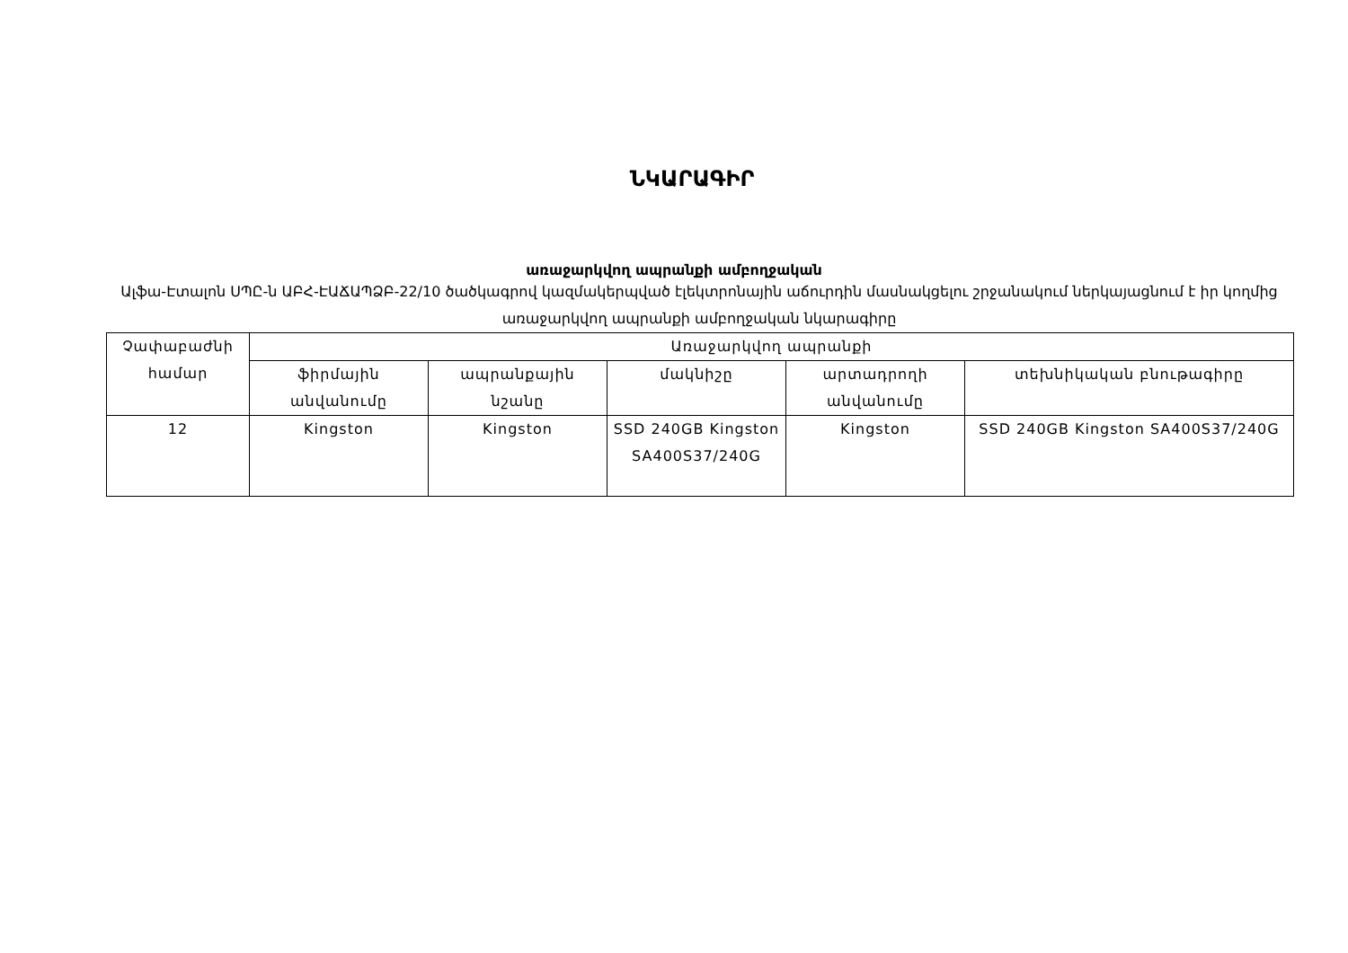ՆԿԱՐԱԳԻՐ
առաջարկվող ապրանքի ամբողջական
Ալֆա-Էտալոն ՍՊԸ-ն ԱԲՀ-ԷԱՃԱՊՁԲ-22/10 ծածկագրով կազմակերպված էլեկտրոնային աճուրդին մասնակցելու շրջանակում ներկայացնում է իր կողմից առաջարկվող ապրանքի ամբողջական նկարագիրը
| Չափաբաժնի համար | Առաջարկվող ապրանքի | | | | |
| --- | --- | --- | --- | --- | --- |
| | ֆիրմային անվանումը | ապրանքային նշանը | մակնիշը | արտադրողի անվանումը | տեխնիկական բնութագիրը |
| 12 | Kingston | Kingston | SSD 240GB Kingston SA400S37/240G | Kingston | SSD 240GB Kingston SA400S37/240G |